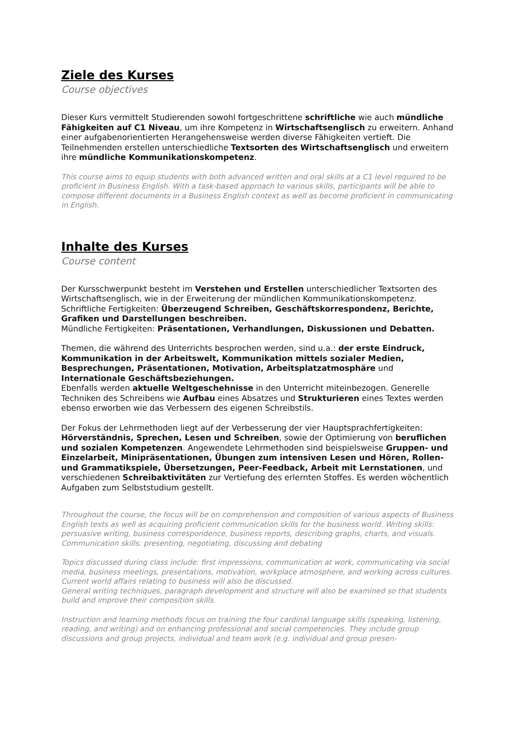Ziele des Kurses
Course objectives
Dieser Kurs vermittelt Studierenden sowohl fortgeschrittene schriftliche wie auch mündliche Fähigkeiten auf C1 Niveau, um ihre Kompetenz in Wirtschaftsenglisch zu erweitern. Anhand einer aufgabenorientierten Herangehensweise werden diverse Fähigkeiten vertieft. Die Teilnehmenden erstellen unterschiedliche Textsorten des Wirtschaftsenglisch und erweitern ihre mündliche Kommunikationskompetenz.
This course aims to equip students with both advanced written and oral skills at a C1 level required to be proficient in Business English. With a task-based approach to various skills, participants will be able to compose different documents in a Business English context as well as become proficient in communicating in English.
Inhalte des Kurses
Course content
Der Kursschwerpunkt besteht im Verstehen und Erstellen unterschiedlicher Textsorten des Wirtschaftsenglisch, wie in der Erweiterung der mündlichen Kommunikationskompetenz.
Schriftliche Fertigkeiten: Überzeugend Schreiben, Geschäftskorrespondenz, Berichte, Grafiken und Darstellungen beschreiben.
Mündliche Fertigkeiten: Präsentationen, Verhandlungen, Diskussionen und Debatten.
Themen, die während des Unterrichts besprochen werden, sind u.a.: der erste Eindruck, Kommunikation in der Arbeitswelt, Kommunikation mittels sozialer Medien, Besprechungen, Präsentationen, Motivation, Arbeitsplatzatmosphäre und Internationale Geschäftsbeziehungen.
Ebenfalls werden aktuelle Weltgeschehnisse in den Unterricht miteinbezogen. Generelle Techniken des Schreibens wie Aufbau eines Absatzes und Strukturieren eines Textes werden ebenso erworben wie das Verbessern des eigenen Schreibstils.
Der Fokus der Lehrmethoden liegt auf der Verbesserung der vier Hauptsprachfertigkeiten: Hörverständnis, Sprechen, Lesen und Schreiben, sowie der Optimierung von beruflichen und sozialen Kompetenzen. Angewendete Lehrmethoden sind beispielsweise Gruppen- und Einzelarbeit, Minipräsentationen, Übungen zum intensiven Lesen und Hören, Rollen- und Grammatikspiele, Übersetzungen, Peer-Feedback, Arbeit mit Lernstationen, und verschiedenen Schreibaktivitäten zur Vertiefung des erlernten Stoffes. Es werden wöchentlich Aufgaben zum Selbststudium gestellt.
Throughout the course, the focus will be on comprehension and composition of various aspects of Business English texts as well as acquiring proficient communication skills for the business world. Writing skills: persuasive writing, business correspondence, business reports, describing graphs, charts, and visuals. Communication skills: presenting, negotiating, discussing and debating
Topics discussed during class include: first impressions, communication at work, communicating via social media, business meetings, presentations, motivation, workplace atmosphere, and working across cultures. Current world affairs relating to business will also be discussed.
General writing techniques, paragraph development and structure will also be examined so that students build and improve their composition skills.
Instruction and learning methods focus on training the four cardinal language skills (speaking, listening, reading, and writing) and on enhancing professional and social competencies. They include group discussions and group projects, individual and team work (e.g. individual and group presen-